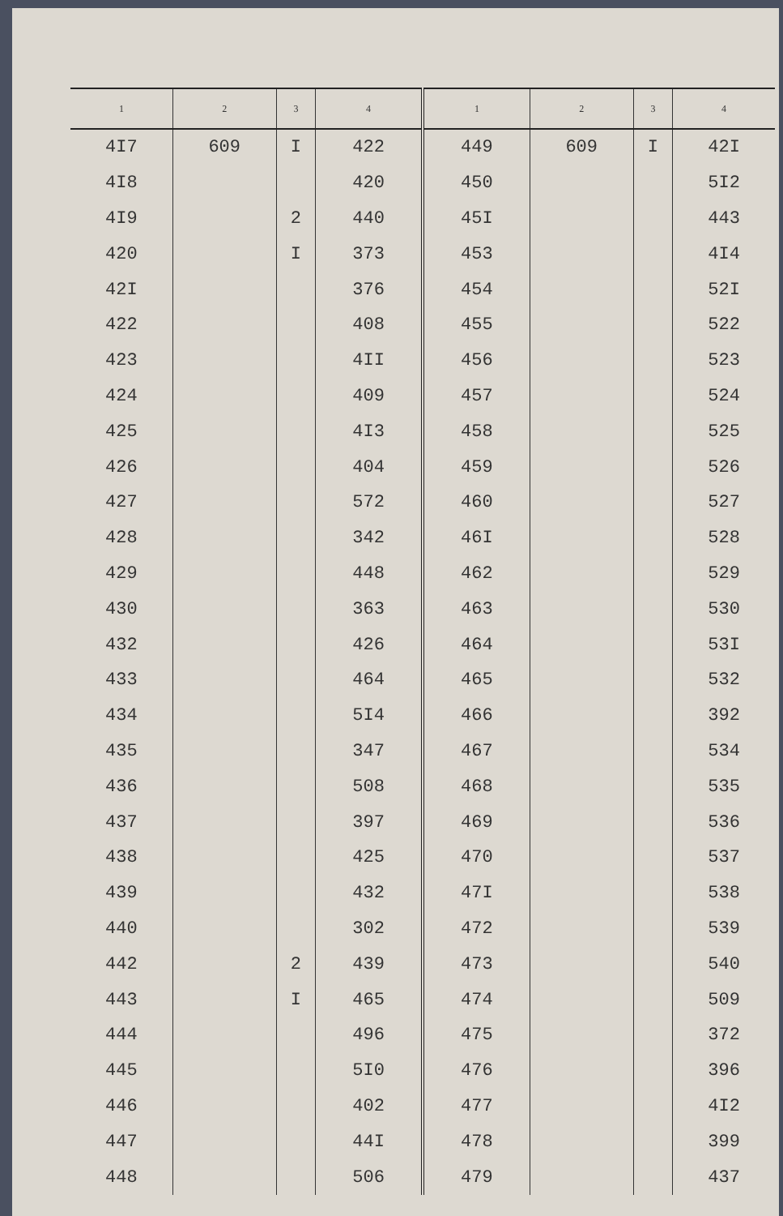| 1 | 2 | 3 | 4 | 1 | 2 | 3 | 4 |
| --- | --- | --- | --- | --- | --- | --- | --- |
| 4I7 | 609 | I | 422 | 449 | 609 | I | 42I |
| 4I8 | | | 420 | 450 | | | 5I2 |
| 4I9 | | 2 | 440 | 45I | | | 443 |
| 420 | | I | 373 | 453 | | | 4I4 |
| 42I | | | 376 | 454 | | | 52I |
| 422 | | | 408 | 455 | | | 522 |
| 423 | | | 4II | 456 | | | 523 |
| 424 | | | 409 | 457 | | | 524 |
| 425 | | | 4I3 | 458 | | | 525 |
| 426 | | | 404 | 459 | | | 526 |
| 427 | | | 572 | 460 | | | 527 |
| 428 | | | 342 | 46I | | | 528 |
| 429 | | | 448 | 462 | | | 529 |
| 430 | | | 363 | 463 | | | 530 |
| 432 | | | 426 | 464 | | | 53I |
| 433 | | | 464 | 465 | | | 532 |
| 434 | | | 5I4 | 466 | | | 392 |
| 435 | | | 347 | 467 | | | 534 |
| 436 | | | 508 | 468 | | | 535 |
| 437 | | | 397 | 469 | | | 536 |
| 438 | | | 425 | 470 | | | 537 |
| 439 | | | 432 | 47I | | | 538 |
| 440 | | | 302 | 472 | | | 539 |
| 442 | | 2 | 439 | 473 | | | 540 |
| 443 | | I | 465 | 474 | | | 509 |
| 444 | | | 496 | 475 | | | 372 |
| 445 | | | 5I0 | 476 | | | 396 |
| 446 | | | 402 | 477 | | | 4I2 |
| 447 | | | 44I | 478 | | | 399 |
| 448 | | | 506 | 479 | | | 437 |